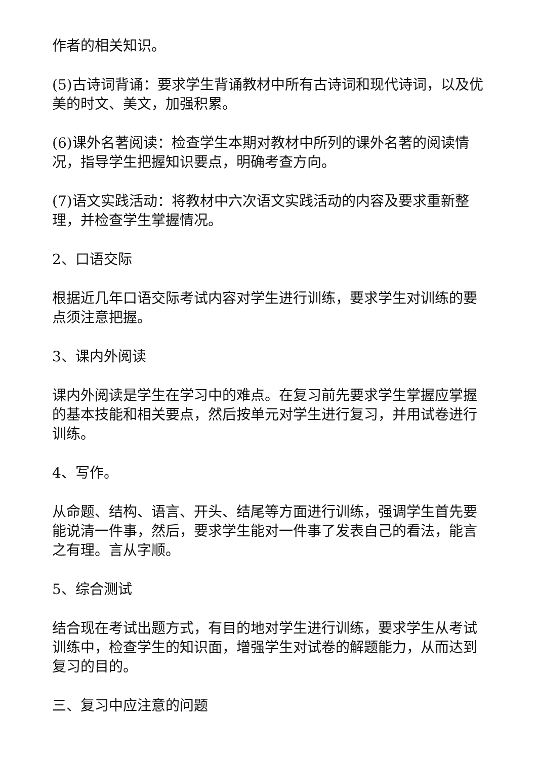作者的相关知识。
(5)古诗词背诵：要求学生背诵教材中所有古诗词和现代诗词，以及优美的时文、美文，加强积累。
(6)课外名著阅读：检查学生本期对教材中所列的课外名著的阅读情况，指导学生把握知识要点，明确考查方向。
(7)语文实践活动：将教材中六次语文实践活动的内容及要求重新整理，并检查学生掌握情况。
2、口语交际
根据近几年口语交际考试内容对学生进行训练，要求学生对训练的要点须注意把握。
3、课内外阅读
课内外阅读是学生在学习中的难点。在复习前先要求学生掌握应掌握的基本技能和相关要点，然后按单元对学生进行复习，并用试卷进行训练。
4、写作。
从命题、结构、语言、开头、结尾等方面进行训练，强调学生首先要能说清一件事，然后，要求学生能对一件事了发表自己的看法，能言之有理。言从字顺。
5、综合测试
结合现在考试出题方式，有目的地对学生进行训练，要求学生从考试训练中，检查学生的知识面，增强学生对试卷的解题能力，从而达到复习的目的。
三、复习中应注意的问题